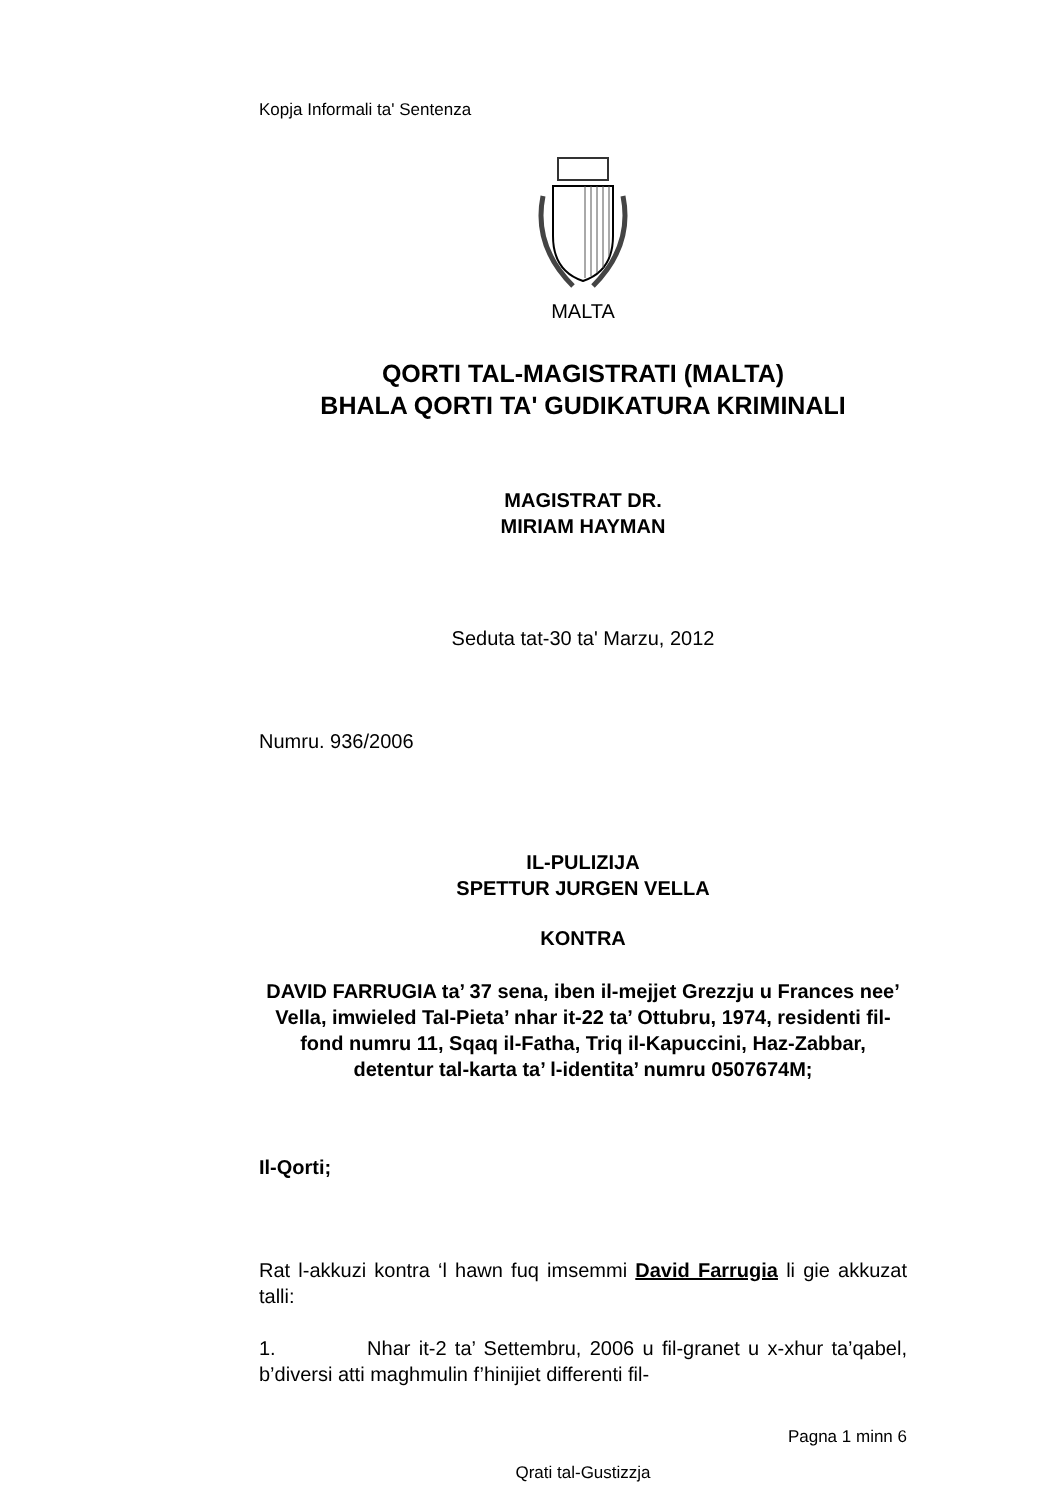Kopja Informali ta' Sentenza
MALTA
QORTI TAL-MAGISTRATI (MALTA)
BHALA QORTI TA' GUDIKATURA KRIMINALI
MAGISTRAT DR.
MIRIAM HAYMAN
Seduta tat-30 ta' Marzu, 2012
Numru. 936/2006
IL-PULIZIJA
SPETTUR JURGEN VELLA
KONTRA
DAVID FARRUGIA ta’ 37 sena, iben il-mejjet Grezzju u Frances nee’ Vella, imwieled Tal-Pieta’ nhar it-22 ta’ Ottubru, 1974, residenti fil-fond numru 11, Sqaq il-Fatha, Triq il-Kapuccini, Haz-Zabbar, detentur tal-karta ta’ l-identita’ numru 0507674M;
Il-Qorti;
Rat l-akkuzi kontra ‘l hawn fuq imsemmi David Farrugia li gie akkuzat talli:
1. Nhar it-2 ta’ Settembru, 2006 u fil-granet u x-xhur ta’qabel, b’diversi atti maghmulin f’hinijiet differenti fil-
Pagna 1 minn 6
Qrati tal-Gustizzja